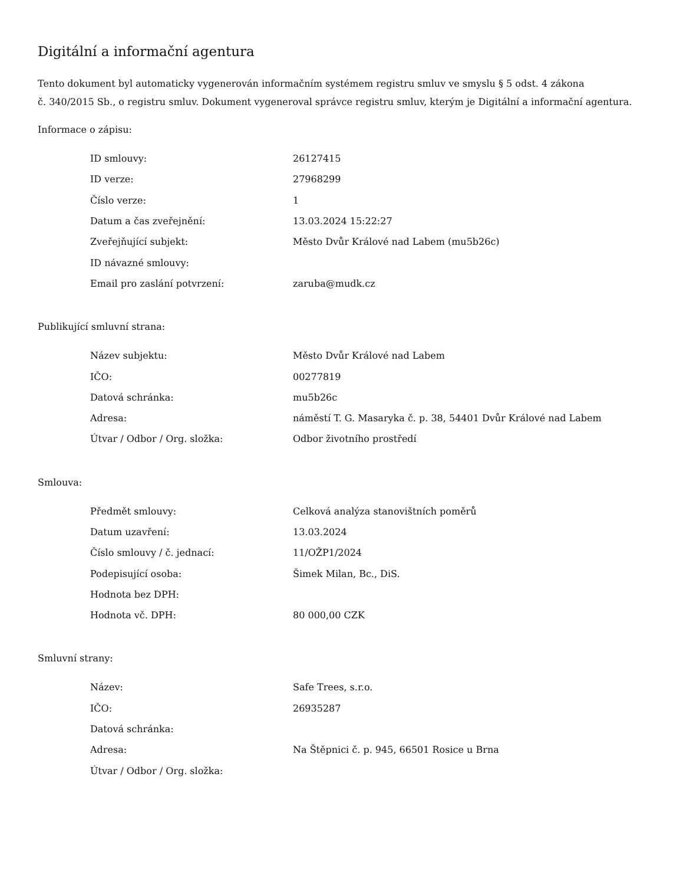Digitální a informační agentura
Tento dokument byl automaticky vygenerován informačním systémem registru smluv ve smyslu § 5 odst. 4 zákona
č. 340/2015 Sb., o registru smluv. Dokument vygeneroval správce registru smluv, kterým je Digitální a informační agentura.
Informace o zápisu:
| ID smlouvy: | 26127415 |
| ID verze: | 27968299 |
| Číslo verze: | 1 |
| Datum a čas zveřejnění: | 13.03.2024 15:22:27 |
| Zveřejňující subjekt: | Město Dvůr Králové nad Labem (mu5b26c) |
| ID návazné smlouvy: | |
| Email pro zaslání potvrzení: | zaruba@mudk.cz |
Publikující smluvní strana:
| Název subjektu: | Město Dvůr Králové nad Labem |
| IČO: | 00277819 |
| Datová schránka: | mu5b26c |
| Adresa: | náměstí T. G. Masaryka č. p. 38, 54401 Dvůr Králové nad Labem |
| Útvar / Odbor / Org. složka: | Odbor životního prostředí |
Smlouva:
| Předmět smlouvy: | Celková analýza stanovištních poměrů |
| Datum uzavření: | 13.03.2024 |
| Číslo smlouvy / č. jednací: | 11/OŽP1/2024 |
| Podepisující osoba: | Šimek Milan, Bc., DiS. |
| Hodnota bez DPH: | |
| Hodnota vč. DPH: | 80 000,00 CZK |
Smluvní strany:
| Název: | Safe Trees, s.r.o. |
| IČO: | 26935287 |
| Datová schránka: | |
| Adresa: | Na Štěpnici č. p. 945, 66501 Rosice u Brna |
| Útvar / Odbor / Org. složka: | |